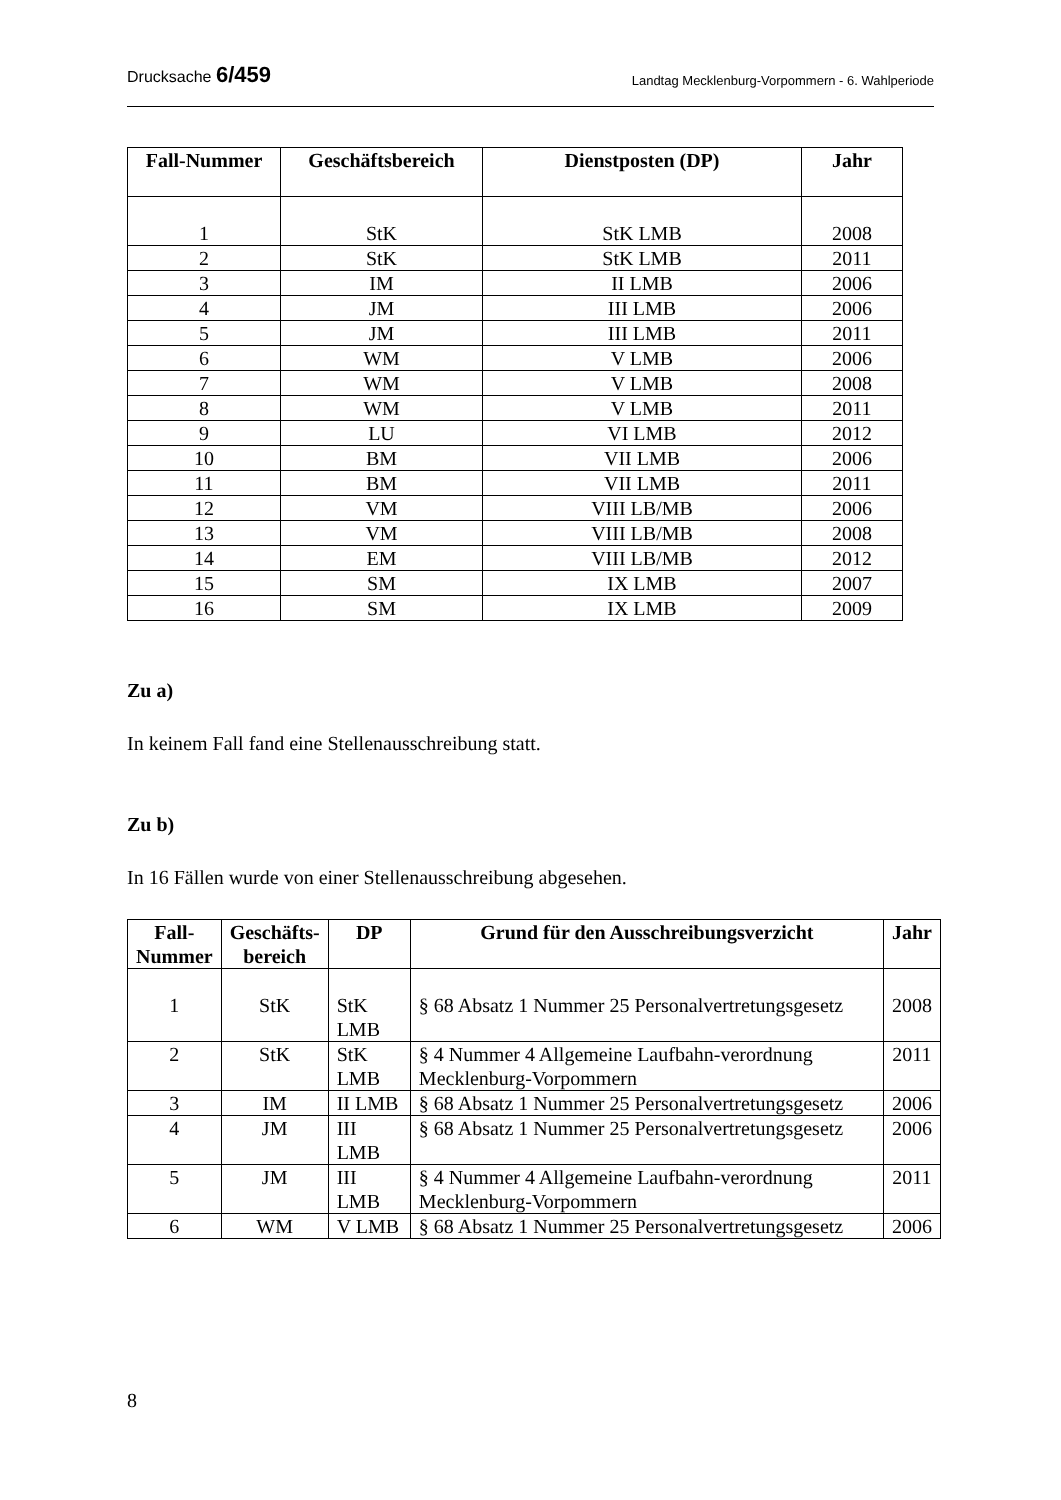Drucksache 6/459
Landtag Mecklenburg-Vorpommern - 6. Wahlperiode
| Fall-Nummer | Geschäftsbereich | Dienstposten (DP) | Jahr |
| --- | --- | --- | --- |
| 1 | StK | StK LMB | 2008 |
| 2 | StK | StK LMB | 2011 |
| 3 | IM | II LMB | 2006 |
| 4 | JM | III LMB | 2006 |
| 5 | JM | III LMB | 2011 |
| 6 | WM | V LMB | 2006 |
| 7 | WM | V LMB | 2008 |
| 8 | WM | V LMB | 2011 |
| 9 | LU | VI LMB | 2012 |
| 10 | BM | VII LMB | 2006 |
| 11 | BM | VII LMB | 2011 |
| 12 | VM | VIII LB/MB | 2006 |
| 13 | VM | VIII LB/MB | 2008 |
| 14 | EM | VIII LB/MB | 2012 |
| 15 | SM | IX LMB | 2007 |
| 16 | SM | IX LMB | 2009 |
Zu a)
In keinem Fall fand eine Stellenausschreibung statt.
Zu b)
In 16 Fällen wurde von einer Stellenausschreibung abgesehen.
| Fall- Nummer | Geschäfts- bereich | DP | Grund für den Ausschreibungsverzicht | Jahr |
| --- | --- | --- | --- | --- |
| 1 | StK | StK LMB | § 68 Absatz 1 Nummer 25 Personalvertretungsgesetz | 2008 |
| 2 | StK | StK LMB | § 4 Nummer 4 Allgemeine Laufbahn-verordnung Mecklenburg-Vorpommern | 2011 |
| 3 | IM | II LMB | § 68 Absatz 1 Nummer 25 Personalvertretungsgesetz | 2006 |
| 4 | JM | III LMB | § 68 Absatz 1 Nummer 25 Personalvertretungsgesetz | 2006 |
| 5 | JM | III LMB | § 4 Nummer 4 Allgemeine Laufbahn-verordnung Mecklenburg-Vorpommern | 2011 |
| 6 | WM | V LMB | § 68 Absatz 1 Nummer 25 Personalvertretungsgesetz | 2006 |
8